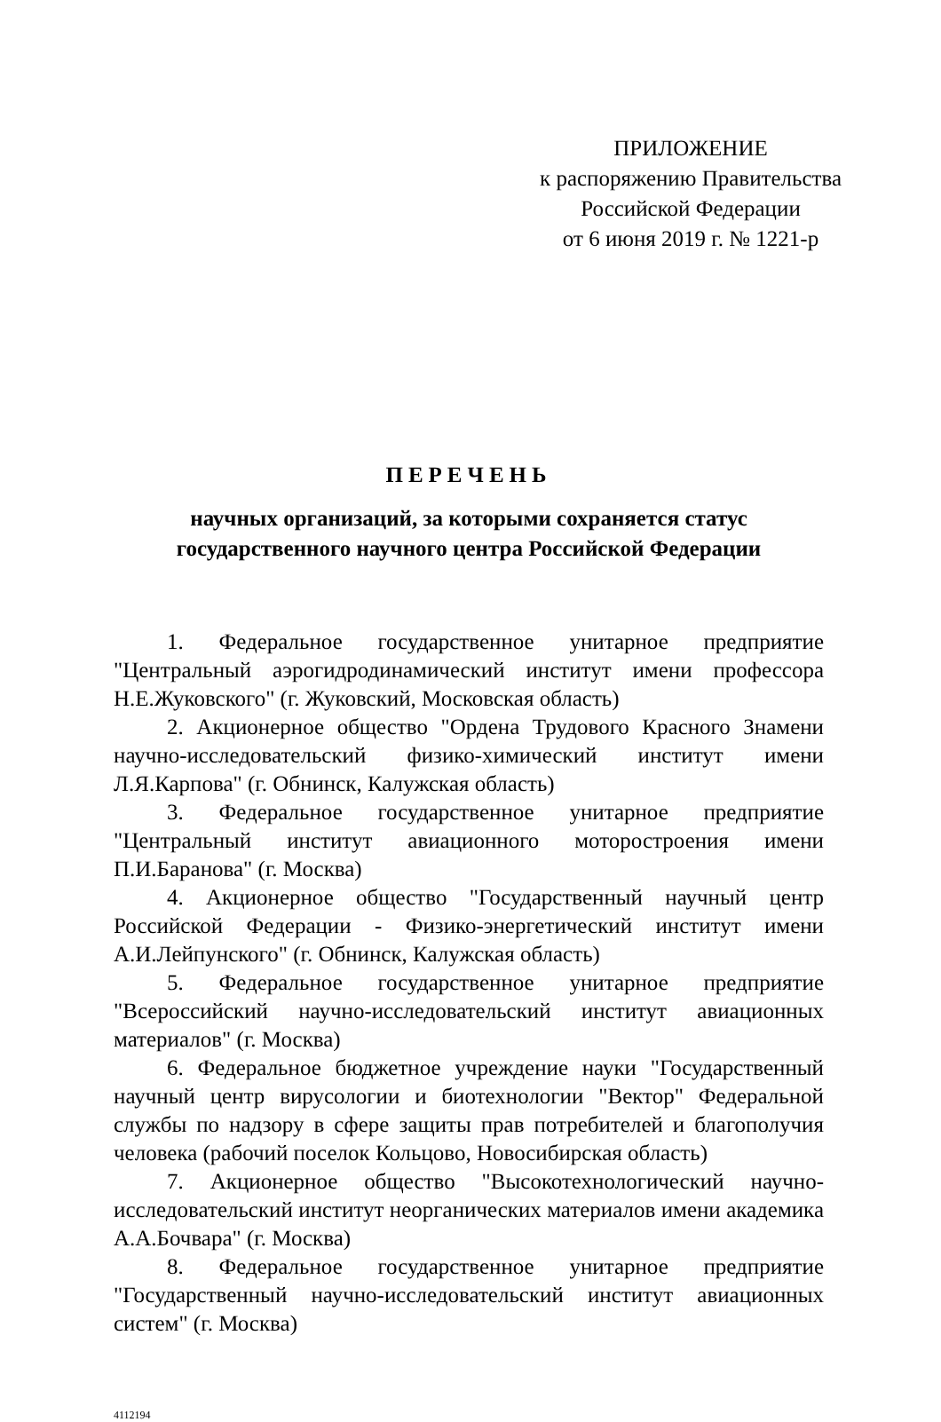ПРИЛОЖЕНИЕ
к распоряжению Правительства
Российской Федерации
от 6 июня 2019 г. № 1221-р
ПЕРЕЧЕНЬ
научных организаций, за которыми сохраняется статус
государственного научного центра Российской Федерации
1. Федеральное государственное унитарное предприятие "Центральный аэрогидродинамический институт имени профессора Н.Е.Жуковского" (г. Жуковский, Московская область)
2. Акционерное общество "Ордена Трудового Красного Знамени научно-исследовательский физико-химический институт имени Л.Я.Карпова" (г. Обнинск, Калужская область)
3. Федеральное государственное унитарное предприятие "Центральный институт авиационного моторостроения имени П.И.Баранова" (г. Москва)
4. Акционерное общество "Государственный научный центр Российской Федерации - Физико-энергетический институт имени А.И.Лейпунского" (г. Обнинск, Калужская область)
5. Федеральное государственное унитарное предприятие "Всероссийский научно-исследовательский институт авиационных материалов" (г. Москва)
6. Федеральное бюджетное учреждение науки "Государственный научный центр вирусологии и биотехнологии "Вектор" Федеральной службы по надзору в сфере защиты прав потребителей и благополучия человека (рабочий поселок Кольцово, Новосибирская область)
7. Акционерное общество "Высокотехнологический научно-исследовательский институт неорганических материалов имени академика А.А.Бочвара" (г. Москва)
8. Федеральное государственное унитарное предприятие "Государственный научно-исследовательский институт авиационных систем" (г. Москва)
4112194